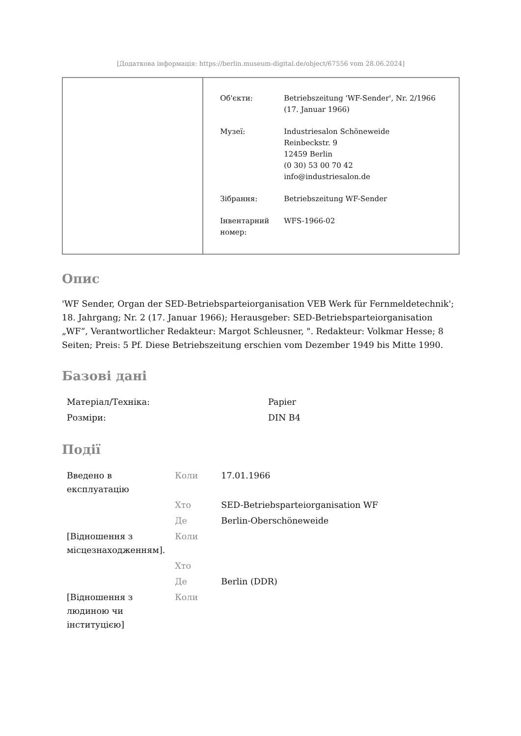[Додаткова інформація: https://berlin.museum-digital.de/object/67556 vom 28.06.2024]
| Об'єкти: | Betriebszeitung 'WF-Sender', Nr. 2/1966 (17. Januar 1966) |
| Музеї: | Industriesalon Schöneweide Reinbeckstr. 9 12459 Berlin (0 30) 53 00 70 42 info@industriesalon.de |
| Зібрання: | Betriebszeitung WF-Sender |
| Інвентарний номер: | WFS-1966-02 |
Опис
'WF Sender, Organ der SED-Betriebsparteiorganisation VEB Werk für Fernmeldetechnik'; 18. Jahrgang; Nr. 2 (17. Januar 1966); Herausgeber: SED-Betriebsparteiorganisation „WF“, Verantwortlicher Redakteur: Margot Schleusner, ". Redakteur: Volkmar Hesse; 8 Seiten; Preis: 5 Pf. Diese Betriebszeitung erschien vom Dezember 1949 bis Mitte 1990.
Базові дані
| Матеріал/Техніка: | Papier |
| Розміри: | DIN B4 |
Події
| Введено в експлуатацію | Коли | 17.01.1966 |
| | Хто | SED-Betriebsparteiorganisation WF |
| | Де | Berlin-Oberschöneweide |
| [Відношення з місцезнаходженням]. | Коли | |
| | Хто | |
| | Де | Berlin (DDR) |
| [Відношення з людиною чи інституцією] | Коли | |